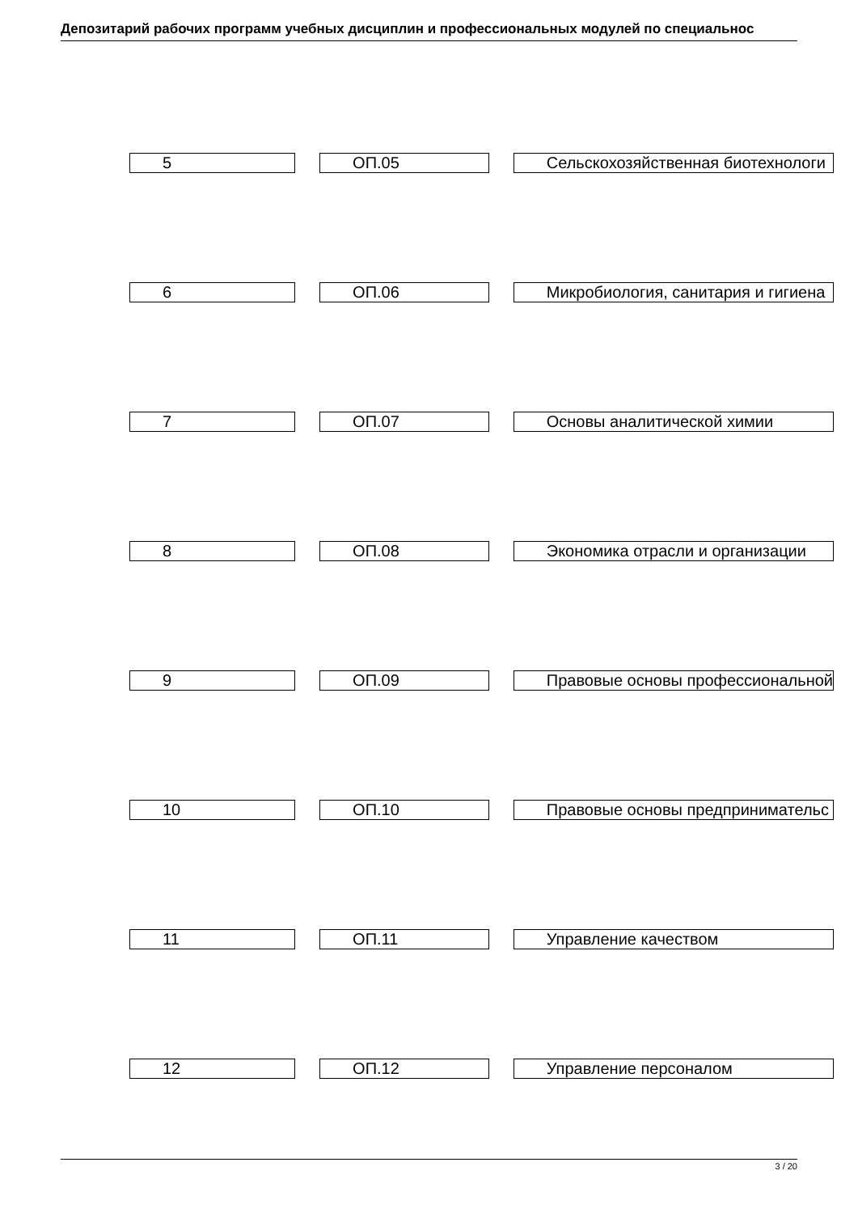Депозитарий рабочих программ учебных дисциплин и профессиональных модулей по специальнос
| 5 | ОП.05 | Сельскохозяйственная биотехнологи |
| 6 | ОП.06 | Микробиология, санитария и гигиена |
| 7 | ОП.07 | Основы аналитической химии |
| 8 | ОП.08 | Экономика отрасли и организации |
| 9 | ОП.09 | Правовые основы профессиональной |
| 10 | ОП.10 | Правовые основы предпринимательс |
| 11 | ОП.11 | Управление качеством |
| 12 | ОП.12 | Управление персоналом |
3 / 20